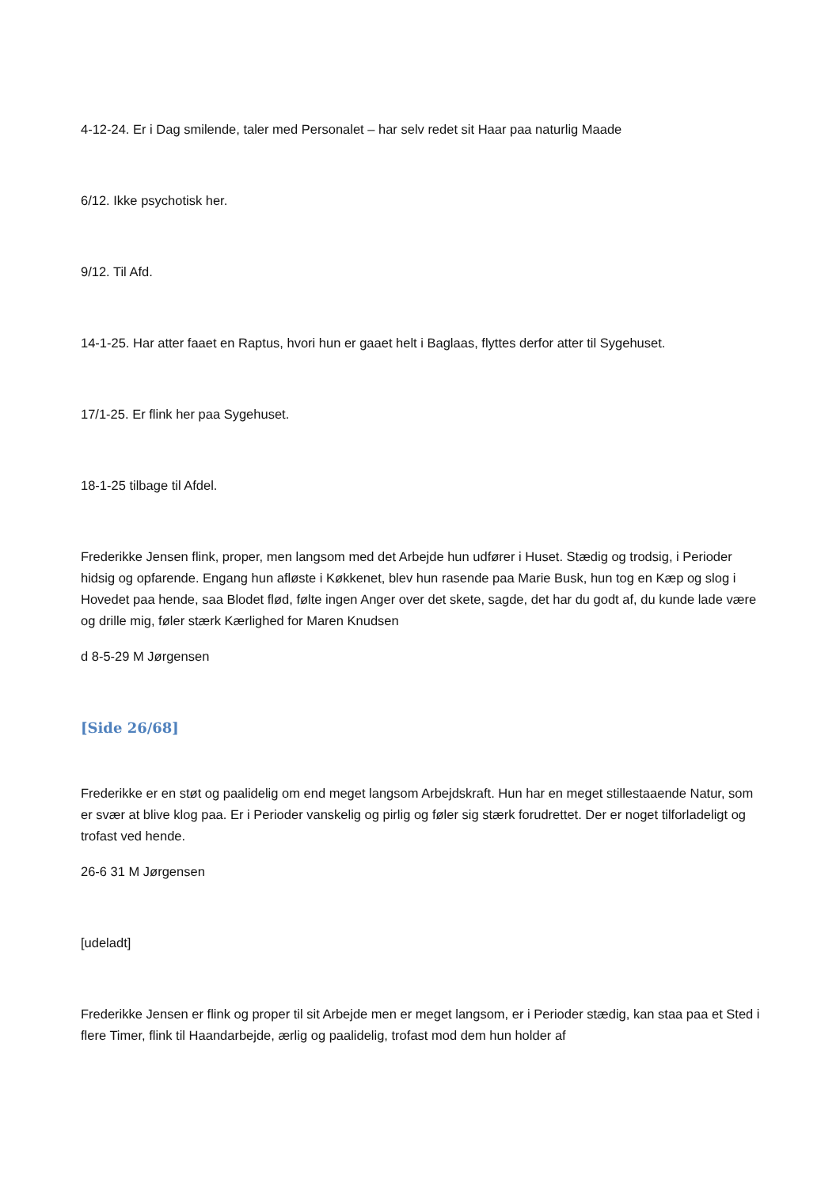4-12-24. Er i Dag smilende, taler med Personalet – har selv redet sit Haar paa naturlig Maade
6/12. Ikke psychotisk her.
9/12. Til Afd.
14-1-25. Har atter faaet en Raptus, hvori hun er gaaet helt i Baglaas, flyttes derfor atter til Sygehuset.
17/1-25. Er flink her paa Sygehuset.
18-1-25 tilbage til Afdel.
Frederikke Jensen flink, proper, men langsom med det Arbejde hun udfører i Huset. Stædig og trodsig, i Perioder hidsig og opfarende. Engang hun afløste i Køkkenet, blev hun rasende paa Marie Busk, hun tog en Kæp og slog i Hovedet paa hende, saa Blodet flød, følte ingen Anger over det skete, sagde, det har du godt af, du kunde lade være og drille mig, føler stærk Kærlighed for Maren Knudsen
d 8-5-29 M Jørgensen
[Side 26/68]
Frederikke er en støt og paalidelig om end meget langsom Arbejdskraft. Hun har en meget stillestaaende Natur, som er svær at blive klog paa. Er i Perioder vanskelig og pirlig og føler sig stærk forudrettet. Der er noget tilforladeligt og trofast ved hende.
26-6 31 M Jørgensen
[udeladt]
Frederikke Jensen er flink og proper til sit Arbejde men er meget langsom, er i Perioder stædig, kan staa paa et Sted i flere Timer, flink til Haandarbejde, ærlig og paalidelig, trofast mod dem hun holder af